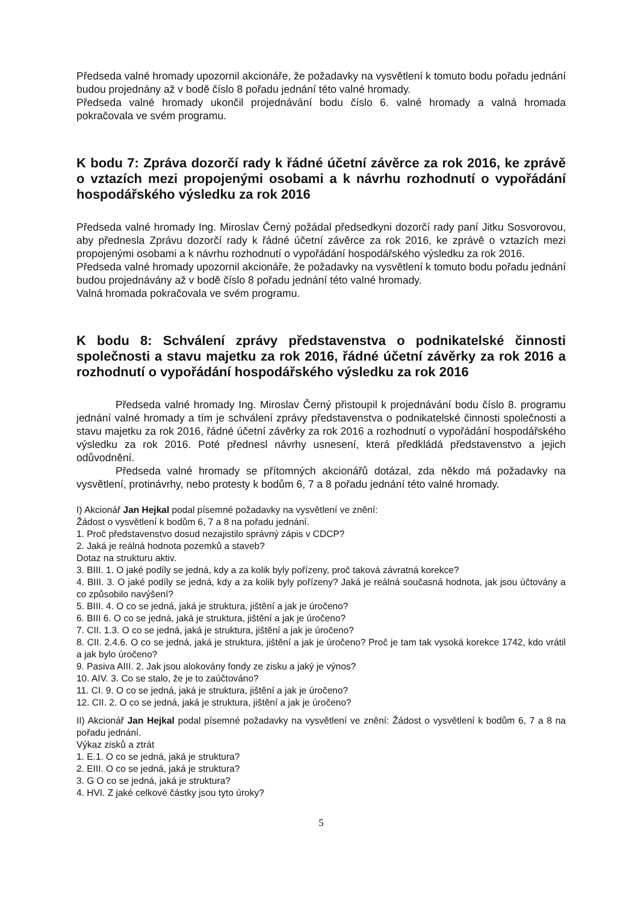Předseda valné hromady upozornil akcionáře, že požadavky na vysvětlení k tomuto bodu pořadu jednání budou projednány až v bodě číslo 8 pořadu jednání této valné hromady.
Předseda valné hromady ukončil projednávání bodu číslo 6. valné hromady a valná hromada pokračovala ve svém programu.
K bodu 7: Zpráva dozorčí rady k řádné účetní závěrce za rok 2016, ke zprávě o vztazích mezi propojenými osobami a k návrhu rozhodnutí o vypořádání hospodářského výsledku za rok 2016
Předseda valné hromady Ing. Miroslav Černý požádal předsedkyni dozorčí rady paní Jitku Sosvorovou, aby přednesla Zprávu dozorčí rady k řádné účetní závěrce za rok 2016, ke zprávě o vztazích mezi propojenými osobami a k návrhu rozhodnutí o vypořádání hospodářského výsledku za rok 2016.
Předseda valné hromady upozornil akcionáře, že požadavky na vysvětlení k tomuto bodu pořadu jednání budou projednávány až v bodě číslo 8 pořadu jednání této valné hromady.
Valná hromada pokračovala ve svém programu.
K bodu 8: Schválení zprávy představenstva o podnikatelské činnosti společnosti a stavu majetku za rok 2016, řádné účetní závěrky za rok 2016 a rozhodnutí o vypořádání hospodářského výsledku za rok 2016
Předseda valné hromady Ing. Miroslav Černý přistoupil k projednávání bodu číslo 8. programu jednání valné hromady a tím je schválení zprávy představenstva o podnikatelské činnosti společnosti a stavu majetku za rok 2016, řádné účetní závěrky za rok 2016 a rozhodnutí o vypořádání hospodářského výsledku za rok 2016. Poté přednesl návrhy usnesení, která předkládá představenstvo a jejich odůvodnění.
Předseda valné hromady se přítomných akcionářů dotázal, zda někdo má požadavky na vysvětlení, protinávrhy, nebo protesty k bodům 6, 7 a 8 pořadu jednání této valné hromady.
I) Akcionář Jan Hejkal podal písemné požadavky na vysvětlení ve znění:
Žádost o vysvětlení k bodům 6, 7 a 8 na pořadu jednání.
1. Proč představenstvo dosud nezajistilo správný zápis v CDCP?
2. Jaká je reálná hodnota pozemků a staveb?
Dotaz na strukturu aktiv.
3. BIII. 1. O jaké podíly se jedná, kdy a za kolik byly pořízeny, proč taková závratná korekce?
4. BIII. 3. O jaké podíly se jedná, kdy a za kolik byly pořízeny? Jaká je reálná současná hodnota, jak jsou účtovány a co způsobilo navýšení?
5. BIII. 4. O co se jedná, jaká je struktura, jištění a jak je úročeno?
6. BIII 6. O co se jedná, jaká je struktura, jištění a jak je úročeno?
7. CII. 1.3. O co se jedná, jaká je struktura, jištění a jak je úročeno?
8. CII. 2.4.6. O co se jedná, jaká je struktura, jištění a jak je úročeno? Proč je tam tak vysoká korekce 1742, kdo vrátil a jak bylo úročeno?
9. Pasiva AIII. 2. Jak jsou alokovány fondy ze zisku a jaký je výnos?
10. AIV. 3. Co se stalo, že je to zaúčtováno?
11. CI. 9. O co se jedná, jaká je struktura, jištění a jak je úročeno?
12. CII. 2. O co se jedná, jaká je struktura, jištění a jak je úročeno?
II) Akcionář Jan Hejkal podal písemné požadavky na vysvětlení ve znění: Žádost o vysvětlení k bodům 6, 7 a 8 na pořadu jednání.
Výkaz zisků a ztrát
1. E.1. O co se jedná, jaká je struktura?
2. EIII. O co se jedná, jaká je struktura?
3. G O co se jedná, jaká je struktura?
4. HVI. Z jaké celkové částky jsou tyto úroky?
5